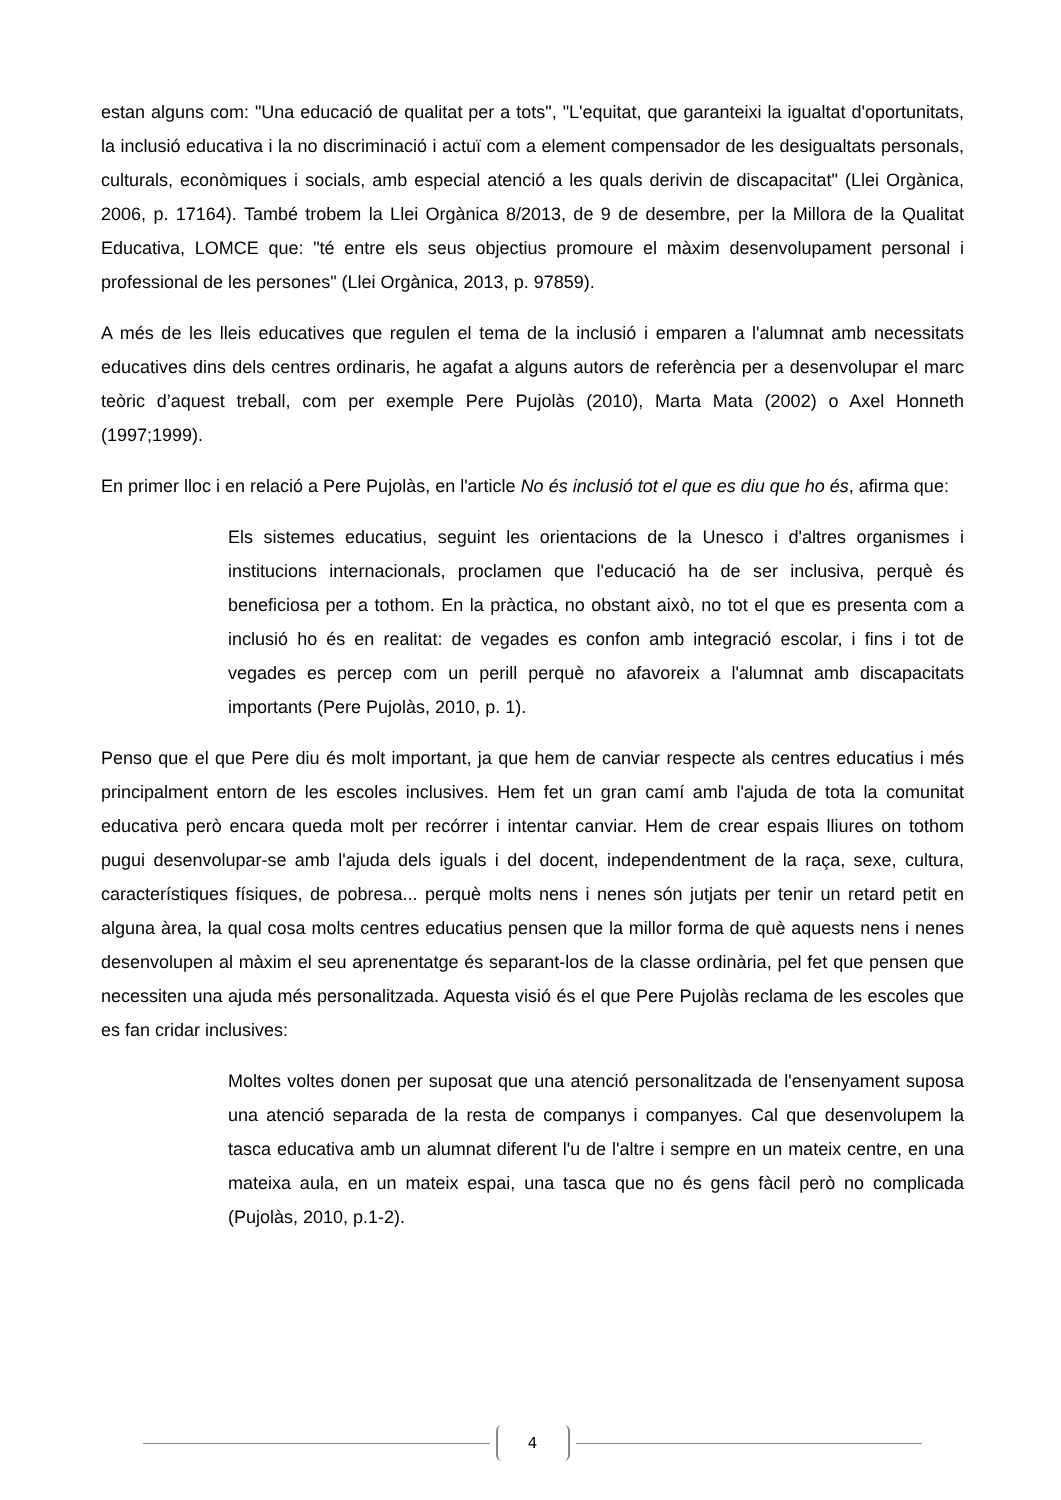estan alguns com: "Una educació de qualitat per a tots", "L'equitat, que garanteixi la igualtat d'oportunitats, la inclusió educativa i la no discriminació i actuï com a element compensador de les desigualtats personals, culturals, econòmiques i socials, amb especial atenció a les quals derivin de discapacitat" (Llei Orgànica, 2006, p. 17164). També trobem la Llei Orgànica 8/2013, de 9 de desembre, per la Millora de la Qualitat Educativa, LOMCE que: "té entre els seus objectius promoure el màxim desenvolupament personal i professional de les persones" (Llei Orgànica, 2013, p. 97859).
A més de les lleis educatives que regulen el tema de la inclusió i emparen a l'alumnat amb necessitats educatives dins dels centres ordinaris, he agafat a alguns autors de referència per a desenvolupar el marc teòric d’aquest treball, com per exemple Pere Pujolàs (2010), Marta Mata (2002) o Axel Honneth (1997;1999).
En primer lloc i en relació a Pere Pujolàs, en l'article No és inclusió tot el que es diu que ho és, afirma que:
Els sistemes educatius, seguint les orientacions de la Unesco i d'altres organismes i institucions internacionals, proclamen que l'educació ha de ser inclusiva, perquè és beneficiosa per a tothom. En la pràctica, no obstant això, no tot el que es presenta com a inclusió ho és en realitat: de vegades es confon amb integració escolar, i fins i tot de vegades es percep com un perill perquè no afavoreix a l'alumnat amb discapacitats importants (Pere Pujolàs, 2010, p. 1).
Penso que el que Pere diu és molt important, ja que hem de canviar respecte als centres educatius i més principalment entorn de les escoles inclusives. Hem fet un gran camí amb l'ajuda de tota la comunitat educativa però encara queda molt per recórrer i intentar canviar. Hem de crear espais lliures on tothom pugui desenvolupar-se amb l'ajuda dels iguals i del docent, independentment de la raça, sexe, cultura, característiques físiques, de pobresa... perquè molts nens i nenes són jutjats per tenir un retard petit en alguna àrea, la qual cosa molts centres educatius pensen que la millor forma de què aquests nens i nenes desenvolupen al màxim el seu aprenentatge és separant-los de la classe ordinària, pel fet que pensen que necessiten una ajuda més personalitzada. Aquesta visió és el que Pere Pujolàs reclama de les escoles que es fan cridar inclusives:
Moltes voltes donen per suposat que una atenció personalitzada de l'ensenyament suposa una atenció separada de la resta de companys i companyes. Cal que desenvolupem la tasca educativa amb un alumnat diferent l'u de l'altre i sempre en un mateix centre, en una mateixa aula, en un mateix espai, una tasca que no és gens fàcil però no complicada (Pujolàs, 2010, p.1-2).
4